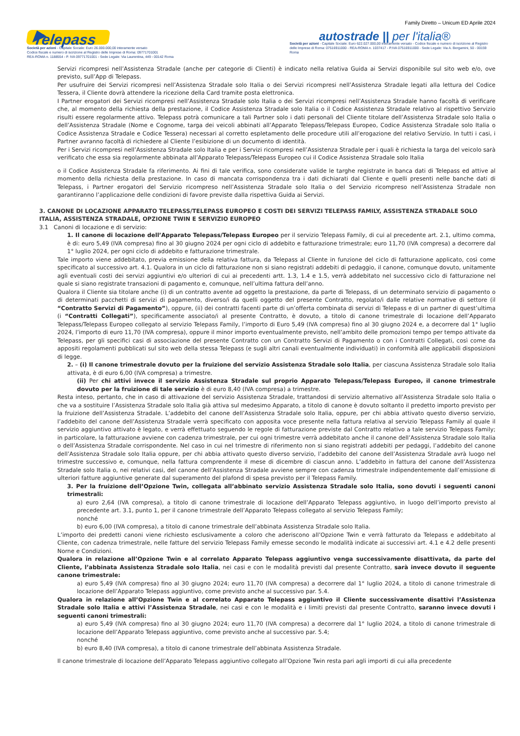Family Diretto – Unicum ED Aprile 2024
▶ Telepass
Società per azioni - Capitale Sociale: Euro 26.000.000,00 interamente versato
Codice fiscale e numero di iscrizione al Registro delle Imprese di Roma: 09771701001
REA-ROMA n. 1188554 - P. IVA 09771701001 - Sede Legale: Via Laurentina, 449 - 00142 Roma
autostrade || per l'italia®
Società per azioni - Capitale Sociale: Euro 622.027.000,00 interamente versato - Codice fiscale e numero di iscrizione al Registro delle Imprese di Roma: 07516911000 - REA-ROMA n. 1037417 - P.IVA 07516911000 - Sede Legale: Via A. Bergamini, 50 - 00159 Roma
Servizi ricompresi nell’Assistenza Stradale (anche per categorie di Clienti) è indicato nella relativa Guida ai Servizi disponibile sul sito web e/o, ove previsto, sull’App di Telepass.
Per usufruire dei Servizi ricompresi nell’Assistenza Stradale solo Italia o dei Servizi ricompresi nell’Assistenza Stradale legati alla lettura del Codice Tessera, il Cliente dovrà attendere la ricezione della Card tramite posta elettronica.
I Partner erogatori dei Servizi ricompresi nell’Assistenza Stradale solo Italia o dei Servizi ricompresi nell’Assistenza Stradale hanno facoltà di verificare che, al momento della richiesta della prestazione, il Codice Assistenza Stradale solo Italia o il Codice Assistenza Stradale relativo al rispettivo Servizio risulti essere regolarmente attivo. Telepass potrà comunicare a tali Partner solo i dati personali del Cliente titolare dell’Assistenza Stradale solo Italia o dell’Assistenza Stradale (Nome e Cognome, targa dei veicoli abbinati all’Apparato Telepass/Telepass Europeo, Codice Assistenza Stradale solo Italia o Codice Assistenza Stradale e Codice Tessera) necessari al corretto espletamento delle procedure utili all’erogazione del relativo Servizio. In tutti i casi, i Partner avranno facoltà di richiedere al Cliente l’esibizione di un documento di identità.
Per i Servizi ricompresi nell’Assistenza Stradale solo Italia e per i Servizi ricompresi nell’Assistenza Stradale per i quali è richiesta la targa del veicolo sarà verificato che essa sia regolarmente abbinata all’Apparato Telepass/Telepass Europeo cui il Codice Assistenza Stradale solo Italia
o il Codice Assistenza Stradale fa riferimento. Ai fini di tale verifica, sono considerate valide le targhe registrate in banca dati di Telepass ed attive al momento della richiesta della prestazione. In caso di mancata corrispondenza tra i dati dichiarati dal Cliente e quelli presenti nelle banche dati di Telepass, i Partner erogatori del Servizio ricompreso nell’Assistenza Stradale solo Italia o del Servizio ricompreso nell’Assistenza Stradale non garantiranno l’applicazione delle condizioni di favore previste dalla rispettiva Guida ai Servizi.
3. CANONE DI LOCAZIONE APPARATO TELEPASS/TELEPASS EUROPEO E COSTI DEI SERVIZI TELEPASS FAMILY, ASSISTENZA STRADALE SOLO ITALIA, ASSISTENZA STRADALE, OPZIONE TWIN E SERVIZIO EUROPEO
3.1 Canoni di locazione e di servizio:
1. Il canone di locazione dell’Apparato Telepass/Telepass Europeo per il servizio Telepass Family, di cui al precedente art. 2.1, ultimo comma, è di: euro 5,49 (IVA compresa) fino al 30 giugno 2024 per ogni ciclo di addebito e fatturazione trimestrale; euro 11,70 (IVA compresa) a decorrere dal 1° luglio 2024, per ogni ciclo di addebito e fatturazione trimestrale.
Tale importo viene addebitato, previa emissione della relativa fattura, da Telepass al Cliente in funzione del ciclo di fatturazione applicato, così come specificato al successivo art. 4.1. Qualora in un ciclo di fatturazione non si siano registrati addebiti di pedaggio, il canone, comunque dovuto, unitamente agli eventuali costi dei servizi aggiuntivi e/o ulteriori di cui ai precedenti artt. 1.3, 1.4 e 1.5, verrà addebitato nel successivo ciclo di fatturazione nel quale si siano registrate transazioni di pagamento e, comunque, nell’ultima fattura dell’anno.
Qualora il Cliente sia titolare anche (i) di un contratto avente ad oggetto la prestazione, da parte di Telepass, di un determinato servizio di pagamento o di determinati pacchetti di servizi di pagamento, diverso/i da quelli oggetto del presente Contratto, regolato/i dalle relative normative di settore (il “Contratto Servizi di Pagamento”), oppure, (ii) dei contratti facenti parte di un’offerta combinata di servizi di Telepass e di un partner di quest’ultima (i “Contratti Collegati”), specificamente associato/i al presente Contratto, è dovuto, a titolo di canone trimestrale di locazione dell’Apparato Telepass/Telepass Europeo collegato al servizio Telepass Family, l’importo di Euro 5,49 (IVA compresa) fino al 30 giugno 2024 e, a decorrere dal 1° luglio 2024, l’importo di euro 11,70 (IVA compresa), oppure il minor importo eventualmente previsto, nell’ambito delle promozioni tempo per tempo attivate da Telepass, per gli specifici casi di associazione del presente Contratto con un Contratto Servizi di Pagamento o con i Contratti Collegati, così come da appositi regolamenti pubblicati sul sito web della stessa Telepass (e sugli altri canali eventualmente individuati) in conformità alle applicabili disposizioni di legge.
2. – (i) Il canone trimestrale dovuto per la fruizione del servizio Assistenza Stradale solo Italia, per ciascuna Assistenza Stradale solo Italia attivata, è di euro 6,00 (IVA compresa) a trimestre.
(ii) Per chi attivi invece il servizio Assistenza Stradale sul proprio Apparato Telepass/Telepass Europeo, il canone trimestrale dovuto per la fruizione di tale servizio è di euro 8,40 (IVA compresa) a trimestre.
Resta inteso, pertanto, che in caso di attivazione del servizio Assistenza Stradale, trattandosi di servizio alternativo all’Assistenza Stradale solo Italia o che va a sostituire l’Assistenza Stradale solo Italia già attiva sul medesimo Apparato, a titolo di canone è dovuto soltanto il predetto importo previsto per la fruizione dell’Assistenza Stradale. L’addebito del canone dell’Assistenza Stradale solo Italia, oppure, per chi abbia attivato questo diverso servizio, l’addebito del canone dell’Assistenza Stradale verrà specificato con apposita voce presente nella fattura relativa al servizio Telepass Family al quale il servizio aggiuntivo attivato è legato, e verrà effettuato seguendo le regole di fatturazione previste dal Contratto relativo a tale servizio Telepass Family; in particolare, la fatturazione avviene con cadenza trimestrale, per cui ogni trimestre verrà addebitato anche il canone dell’Assistenza Stradale solo Italia o dell’Assistenza Stradale corrispondente. Nel caso in cui nel trimestre di riferimento non si siano registrati addebiti per pedaggi, l’addebito del canone dell’Assistenza Stradale solo Italia oppure, per chi abbia attivato questo diverso servizio, l’addebito del canone dell’Assistenza Stradale avrà luogo nel trimestre successivo e, comunque, nella fattura comprendente il mese di dicembre di ciascun anno. L’addebito in fattura del canone dell’Assistenza Stradale solo Italia o, nei relativi casi, del canone dell’Assistenza Stradale avviene sempre con cadenza trimestrale indipendentemente dall’emissione di ulteriori fatture aggiuntive generate dal superamento del plafond di spesa previsto per il Telepass Family.
3. Per la fruizione dell’Opzione Twin, collegata all’abbinato servizio Assistenza Stradale solo Italia, sono dovuti i seguenti canoni trimestrali:
a) euro 2,64 (IVA compresa), a titolo di canone trimestrale di locazione dell’Apparato Telepass aggiuntivo, in luogo dell’importo previsto al precedente art. 3.1, punto 1, per il canone trimestrale dell’Apparato Telepass collegato al servizio Telepass Family;
nonché
b) euro 6,00 (IVA compresa), a titolo di canone trimestrale dell’abbinata Assistenza Stradale solo Italia.
L’importo dei predetti canoni viene richiesto esclusivamente a coloro che aderiscono all’Opzione Twin e verrà fatturato da Telepass e addebitato al Cliente, con cadenza trimestrale, nelle fatture del servizio Telepass Family emesse secondo le modalità indicate ai successivi art. 4.1 e 4.2 delle presenti Norne e Condizioni.
Qualora in relazione all’Opzione Twin e al correlato Apparato Telepass aggiuntivo venga successivamente disattivata, da parte del Cliente, l’abbinata Assistenza Stradale solo Italia, nei casi e con le modalità previsti dal presente Contratto, sarà invece dovuto il seguente canone trimestrale:
a) euro 5,49 (IVA compresa) fino al 30 giugno 2024; euro 11,70 (IVA compresa) a decorrere dal 1° luglio 2024, a titolo di canone trimestrale di locazione dell’Apparato Telepass aggiuntivo, come previsto anche al successivo par. 5.4.
Qualora in relazione all’Opzione Twin e al correlato Apparato Telepass aggiuntivo il Cliente successivamente disattivi l’Assistenza Stradale solo Italia e attivi l’Assistenza Stradale, nei casi e con le modalità e i limiti previsti dal presente Contratto, saranno invece dovuti i seguenti canoni trimestrali:
a) euro 5,49 (IVA compresa) fino al 30 giugno 2024; euro 11,70 (IVA compresa) a decorrere dal 1° luglio 2024, a titolo di canone trimestrale di locazione dell’Apparato Telepass aggiuntivo, come previsto anche al successivo par. 5.4;
nonché
b) euro 8,40 (IVA compresa), a titolo di canone trimestrale dell’abbinata Assistenza Stradale.
Il canone trimestrale di locazione dell’Apparato Telepass aggiuntivo collegato all’Opzione Twin resta pari agli importi di cui alla precedente